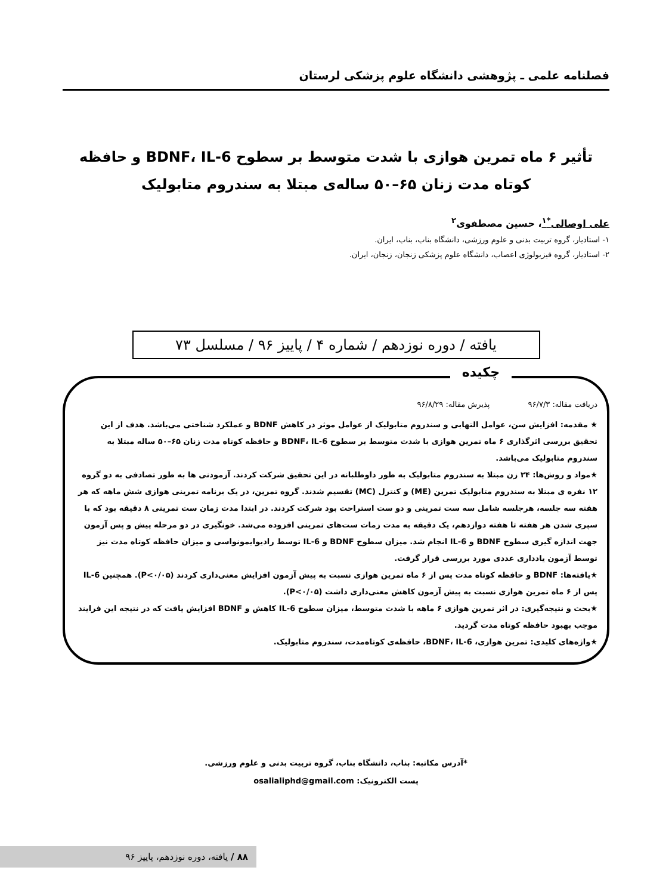فصلنامه علمی ـ پژوهشی دانشگاه علوم پزشکی لرستان
تأثیر ۶ ماه تمرین هوازی با شدت متوسط بر سطوح BDNF، IL-6 و حافظه کوتاه مدت زنان ۶۵–۵۰ ساله‌ی مبتلا به سندروم متابولیک
علی اوصالی<sup>*۱</sup>، حسین مصطفوی<sup>۲</sup>
۱- استادیار، گروه تربیت بدنی و علوم ورزشی، دانشگاه بناب، بناب، ایران.
۲- استادیار، گروه فیزیولوژی اعصاب، دانشگاه علوم پزشکی زنجان، زنجان، ایران.
یافته / دوره نوزدهم / شماره ۴ / پاییز ۹۶ / مسلسل ۷۳
چکیده
دریافت مقاله: ۹۶/۷/۳ پذیرش مقاله: ۹۶/۸/۲۹
★ مقدمه: افزایش سن، عوامل التهابی و سندروم متابولیک از عوامل موثر در کاهش BDNF و عملکرد شناختی می‌باشد. هدف از این تحقیق بررسی اثرگذاری ۶ ماه تمرین هوازی با شدت متوسط بر سطوح BDNF، IL-6 و حافظه کوتاه مدت زنان ۶۵–۵۰ ساله مبتلا به سندروم متابولیک می‌باشد.
★مواد و روش‌ها: ۲۴ زن مبتلا به سندروم متابولیک به طور داوطلبانه در این تحقیق شرکت کردند. آزمودنی ها به طور تصادفی به دو گروه ۱۲ نفره ی مبتلا به سندروم متابولیک تمرین (ME) و کنترل (MC) تقسیم شدند. گروه تمرین، در یک برنامه تمرینی هوازی شش ماهه که هر هفته سه جلسه، هرجلسه شامل سه ست تمرینی و دو ست استراحت بود شرکت کردند. در ابتدا مدت زمان ست تمرینی ۸ دقیقه بود که با سپری شدن هر هفته تا هفته دوازدهم، یک دقیقه به مدت زمات ست‌های تمرینی افزوده می‌شد. خونگیری در دو مرحله پیش و پس آزمون جهت اندازه گیری سطوح BDNF و IL-6 انجام شد. میزان سطوح BDNF و IL-6 توسط رادیوایمونواسی و میزان حافظه کوتاه مدت نیز توسط آزمون یادداری عددی مورد بررسی قرار گرفت.
★یافته‌ها: BDNF و حافظه کوتاه مدت پس از ۶ ماه تمرین هوازی نسبت به پیش آزمون افزایش معنی‌داری کردند (P<۰/۰۵). همچنین IL-6 پس از ۶ ماه تمرین هوازی نسبت به پیش آزمون کاهش معنی‌داری داشت (P<۰/۰۵).
★بحث و نتیجه‌گیری: در اثر تمرین هوازی ۶ ماهه با شدت متوسط، میزان سطوح IL-6 کاهش و BDNF افزایش یافت که در نتیجه این فرایند موجب بهبود حافظه کوتاه مدت گردید.
★واژه‌های کلیدی: تمرین هوازی، BDNF، IL-6، حافظه‌ی کوتاه‌مدت، سندروم متابولیک.
*آدرس مکاتبه: بناب، دانشگاه بناب، گروه تربیت بدنی و علوم ورزشی.
پست الکترونیک: osalialiphd@gmail.com
۸۸ / یافته، دوره نوزدهم، پاییز ۹۶